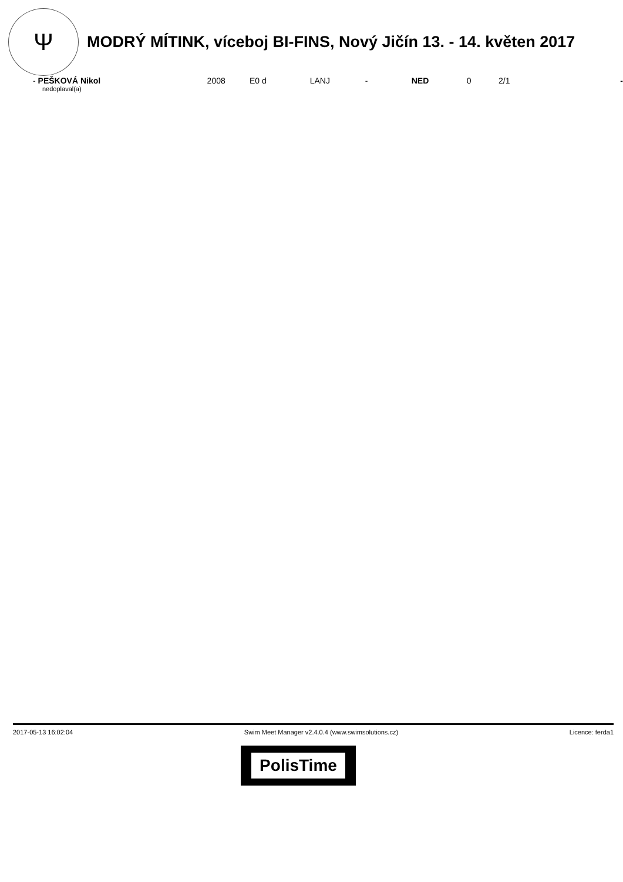Ψ
MODRÝ MÍTINK, víceboj BI-FINS, Nový Jičín 13. - 14. květen 2017
| - PEŠKOVÁ Nikol | 2008 | E0 d | LANJ | - | NED | 0 | 2/1 | - |
nedoplaval(a)
2017-05-13 16:02:04 Swim Meet Manager v2.4.0.4 (www.swimsolutions.cz) Licence: ferda1
PolisTime